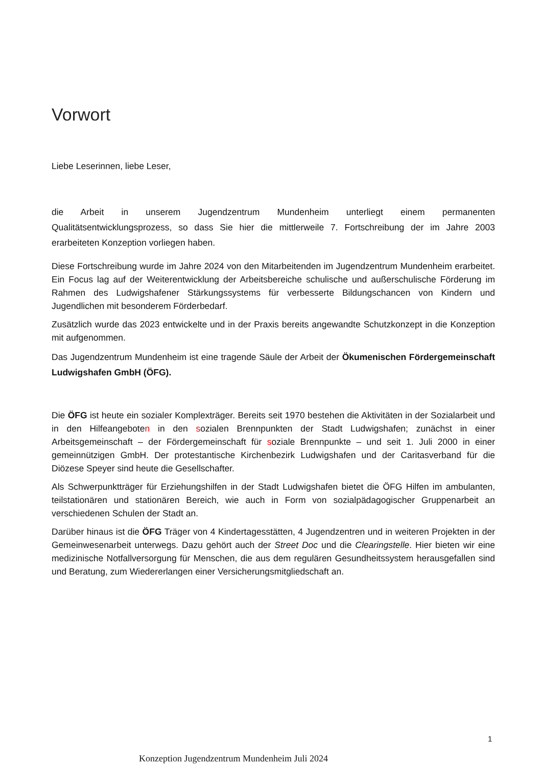Vorwort
Liebe Leserinnen, liebe Leser,
die Arbeit in unserem Jugendzentrum Mundenheim unterliegt einem permanenten Qualitätsentwicklungsprozess, so dass Sie hier die mittlerweile 7. Fortschreibung der im Jahre 2003 erarbeiteten Konzeption vorliegen haben.
Diese Fortschreibung wurde im Jahre 2024 von den Mitarbeitenden im Jugendzentrum Mundenheim erarbeitet. Ein Focus lag auf der Weiterentwicklung der Arbeitsbereiche schulische und außerschulische Förderung im Rahmen des Ludwigshafener Stärkungssystems für verbesserte Bildungschancen von Kindern und Jugendlichen mit besonderem Förderbedarf.
Zusätzlich wurde das 2023 entwickelte und in der Praxis bereits angewandte Schutzkonzept in die Konzeption mit aufgenommen.
Das Jugendzentrum Mundenheim ist eine tragende Säule der Arbeit der Ökumenischen Fördergemeinschaft Ludwigshafen GmbH (ÖFG).
Die ÖFG ist heute ein sozialer Komplexträger. Bereits seit 1970 bestehen die Aktivitäten in der Sozialarbeit und in den Hilfeangeboten in den sozialen Brennpunkten der Stadt Ludwigshafen; zunächst in einer Arbeitsgemeinschaft – der Fördergemeinschaft für soziale Brennpunkte – und seit 1. Juli 2000 in einer gemeinnützigen GmbH. Der protestantische Kirchenbezirk Ludwigshafen und der Caritasverband für die Diözese Speyer sind heute die Gesellschafter.
Als Schwerpunktträger für Erziehungshilfen in der Stadt Ludwigshafen bietet die ÖFG Hilfen im ambulanten, teilstationären und stationären Bereich, wie auch in Form von sozialpädagogischer Gruppenarbeit an verschiedenen Schulen der Stadt an.
Darüber hinaus ist die ÖFG Träger von 4 Kindertagesstätten, 4 Jugendzentren und in weiteren Projekten in der Gemeinwesenarbeit unterwegs. Dazu gehört auch der Street Doc und die Clearingstelle. Hier bieten wir eine medizinische Notfallversorgung für Menschen, die aus dem regulären Gesundheitssystem herausgefallen sind und Beratung, zum Wiedererlangen einer Versicherungsmitgliedschaft an.
1
Konzeption Jugendzentrum Mundenheim Juli 2024